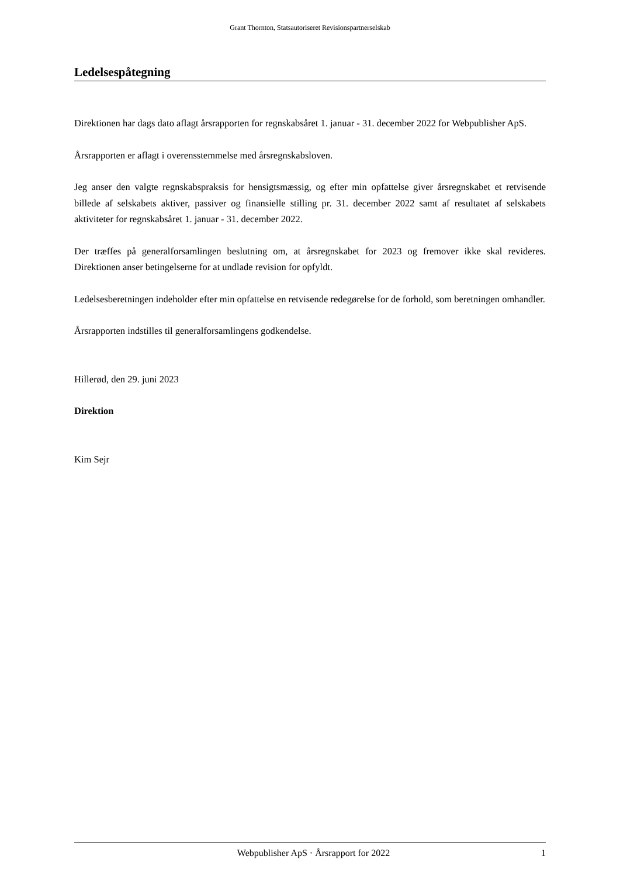Grant Thornton, Statsautoriseret Revisionspartnerselskab
Ledelsespåtegning
Direktionen har dags dato aflagt årsrapporten for regnskabsåret 1. januar - 31. december 2022 for Webpublisher ApS.
Årsrapporten er aflagt i overensstemmelse med årsregnskabsloven.
Jeg anser den valgte regnskabspraksis for hensigtsmæssig, og efter min opfattelse giver årsregnskabet et retvisende billede af selskabets aktiver, passiver og finansielle stilling pr. 31. december 2022 samt af resultatet af selskabets aktiviteter for regnskabsåret 1. januar - 31. december 2022.
Der træffes på generalforsamlingen beslutning om, at årsregnskabet for 2023 og fremover ikke skal revideres. Direktionen anser betingelserne for at undlade revision for opfyldt.
Ledelsesberetningen indeholder efter min opfattelse en retvisende redegørelse for de forhold, som beretningen omhandler.
Årsrapporten indstilles til generalforsamlingens godkendelse.
Hillerød, den 29. juni 2023
Direktion
Kim Sejr
Webpublisher ApS · Årsrapport for 2022 1